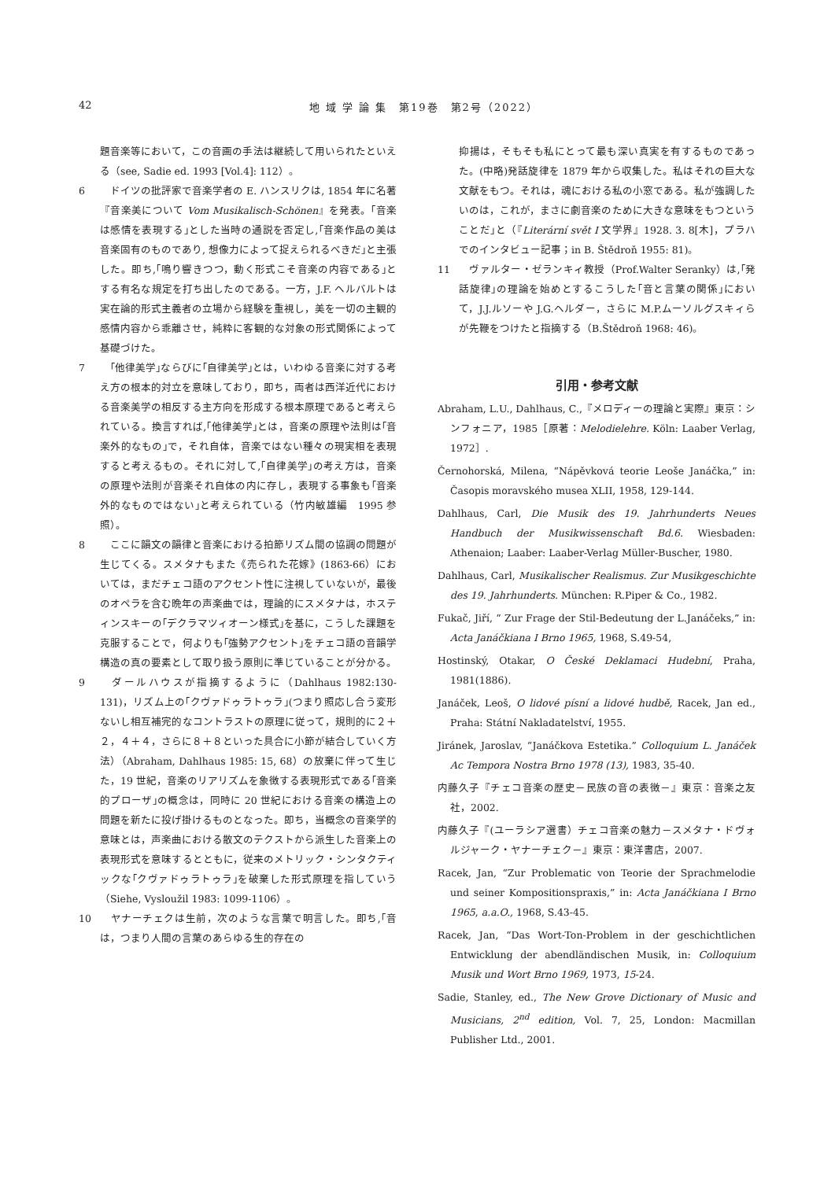42 地 域 学 論 集　第19巻　第2号（2022）
題音楽等において，この音画の手法は継続して用いられたといえる（see, Sadie ed. 1993 [Vol.4]: 112）。
6　ドイツの批評家で音楽学者の E. ハンスリクは, 1854 年に名著『音楽美について Vom Musikalisch-Schönen』を発表。｢音楽は感情を表現する｣とした当時の通説を否定し,｢音楽作品の美は音楽固有のものであり, 想像力によって捉えられるべきだ｣と主張した。即ち,｢鳴り響きつつ，動く形式こそ音楽の内容である｣とする有名な規定を打ち出したのである。一方，J.F. ヘルバルトは実在論的形式主義者の立場から経験を重視し，美を一切の主観的感情内容から乖離させ，純粋に客観的な対象の形式関係によって基礎づけた。
7　｢他律美学｣ならびに｢自律美学｣とは，いわゆる音楽に対する考え方の根本的対立を意味しており，即ち，両者は西洋近代における音楽美学の相反する主方向を形成する根本原理であると考えられている。換言すれば,｢他律美学｣とは，音楽の原理や法則は｢音楽外的なもの｣で，それ自体，音楽ではない種々の現実相を表現すると考えるもの。それに対して,｢自律美学｣の考え方は，音楽の原理や法則が音楽それ自体の内に存し，表現する事象も｢音楽外的なものではない｣と考えられている（竹内敏雄編　1995 参照）。
8　ここに韻文の韻律と音楽における拍節リズム間の協調の問題が生じてくる。スメタナもまた《売られた花嫁》(1863-66）においては，まだチェコ語のアクセント性に注視していないが，最後のオペラを含む晩年の声楽曲では，理論的にスメタナは，ホスティンスキーの｢デクラマツィオーン様式｣を基に，こうした課題を克服することで，何よりも｢強勢アクセント｣をチェコ語の音韻学構造の真の要素として取り扱う原則に準じていることが分かる。
9　ダールハウスが指摘するように（Dahlhaus 1982:130-131)，リズム上の｢クヴァドゥラトゥラ｣(つまり照応し合う変形ないし相互補完的なコントラストの原理に従って，規則的に２＋２，４＋４，さらに８＋８といった具合に小節が結合していく方法）（Abraham, Dahlhaus 1985: 15, 68）の放棄に伴って生じた，19 世紀，音楽のリアリズムを象徴する表現形式である｢音楽的プローザ｣の概念は，同時に 20 世紀における音楽の構造上の問題を新たに投げ掛けるものとなった。即ち，当概念の音楽学的意味とは，声楽曲における散文のテクストから派生した音楽上の表現形式を意味するとともに，従来のメトリック・シンタクティックな｢クヴァドゥラトゥラ｣を破棄した形式原理を指していう（Siehe, Vysloužil 1983: 1099-1106）。
10　ヤナーチェクは生前，次のような言葉で明言した。即ち,｢音は，つまり人間の言葉のあらゆる生的存在の
抑揚は，そもそも私にとって最も深い真実を有するものであった。(中略)発話旋律を 1879 年から収集した。私はそれの巨大な文献をもつ。それは，魂における私の小窓である。私が強調したいのは，これが，まさに劇音楽のために大きな意味をもつということだ｣と（『Literární svět I 文学界』1928. 3. 8[木]，プラハでのインタビュー記事；in B. Štědroň 1955: 81)。
11　ヴァルター・ゼランキィ教授（Prof.Walter Seranky）は,｢発話旋律｣の理論を始めとするこうした｢音と言葉の関係｣において，J.J.ルソーや J.G.ヘルダー，さらに M.P.ムーソルグスキィらが先鞭をつけたと指摘する（B.Štědroň 1968: 46)。
引用・参考文献
Abraham, L.U., Dahlhaus, C.,『メロディーの理論と実際』東京：シンフォニア，1985［原著：Melodielehre. Köln: Laaber Verlag, 1972］.
Černohorská, Milena, “Nápěvková teorie Leoše Janáčka,” in: Časopis moravského musea XLII, 1958, 129-144.
Dahlhaus, Carl, Die Musik des 19. Jahrhunderts Neues Handbuch der Musikwissenschaft Bd.6. Wiesbaden: Athenaion; Laaber: Laaber-Verlag Müller-Buscher, 1980.
Dahlhaus, Carl, Musikalischer Realismus. Zur Musikgeschichte des 19. Jahrhunderts. München: R.Piper & Co., 1982.
Fukač, Jiří, “ Zur Frage der Stil-Bedeutung der L.Janáčeks,” in: Acta Janáčkiana I Brno 1965, 1968, S.49-54,
Hostinský, Otakar, O České Deklamaci Hudební, Praha, 1981(1886).
Janáček, Leoš, O lidové písní a lidové hudbě, Racek, Jan ed., Praha: Státní Nakladatelství, 1955.
Jiránek, Jaroslav, “Janáčkova Estetika.” Colloquium L. Janáček Ac Tempora Nostra Brno 1978 (13), 1983, 35-40.
内藤久子『チェコ音楽の歴史－民族の音の表徴－』東京：音楽之友社，2002.
内藤久子『(ユーラシア選書）チェコ音楽の魅力－スメタナ・ドヴォルジャーク・ヤナーチェク－』東京：東洋書店，2007.
Racek, Jan, “Zur Problematic von Teorie der Sprachmelodie und seiner Kompositionspraxis,” in: Acta Janáčkiana I Brno 1965, a.a.O., 1968, S.43-45.
Racek, Jan, “Das Wort-Ton-Problem in der geschichtlichen Entwicklung der abendländischen Musik, in: Colloquium Musik und Wort Brno 1969, 1973, 15-24.
Sadie, Stanley, ed., The New Grove Dictionary of Music and Musicians, 2<sup>nd</sup> edition, Vol. 7, 25, London: Macmillan Publisher Ltd., 2001.